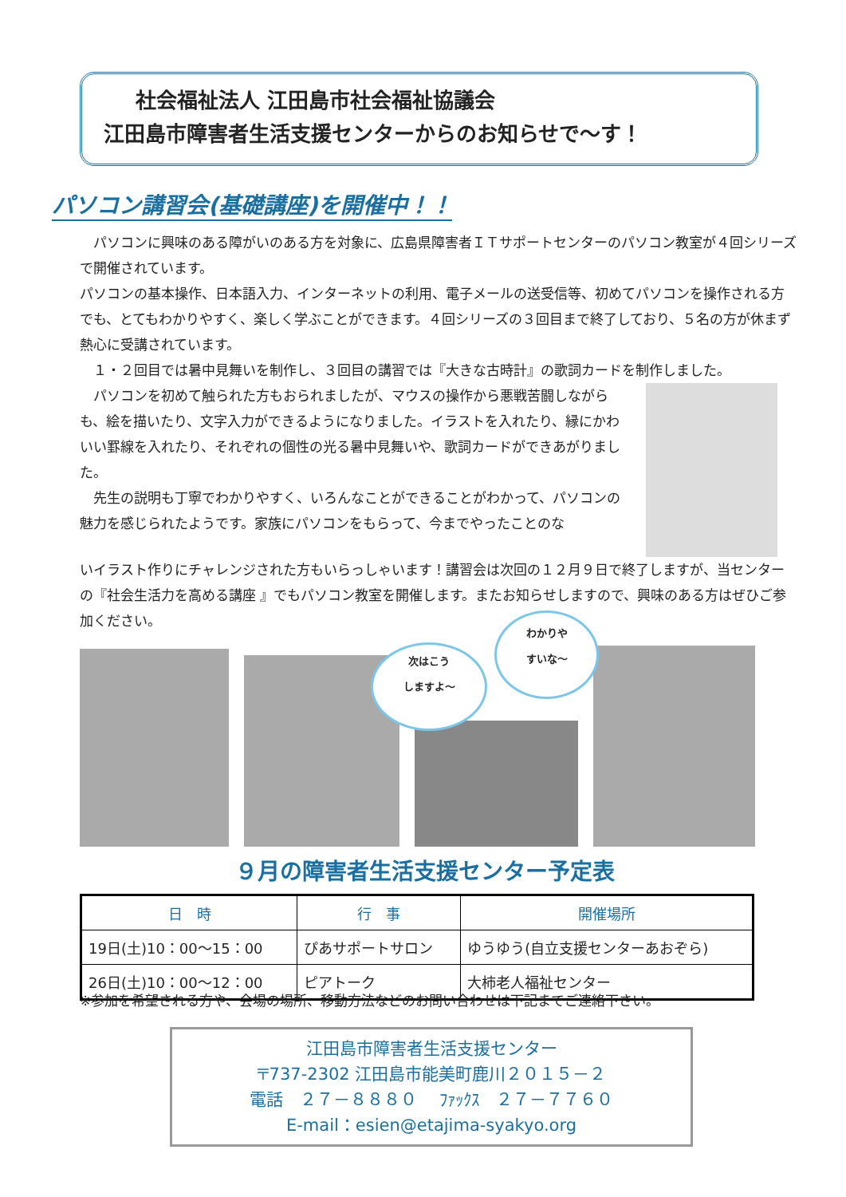社会福祉法人 江田島市社会福祉協議会
江田島市障害者生活支援センターからのお知らせで～す！
パソコン講習会(基礎講座)を開催中！！
　パソコンに興味のある障がいのある方を対象に、広島県障害者ＩＴサポートセンターのパソコン教室が４回シリーズで開催されています。
パソコンの基本操作、日本語入力、インターネットの利用、電子メールの送受信等、初めてパソコンを操作される方でも、とてもわかりやすく、楽しく学ぶことができます。４回シリーズの３回目まで終了しており、５名の方が休まず熱心に受講されています。
　１・２回目では暑中見舞いを制作し、３回目の講習では『大きな古時計』の歌詞カードを制作しました。
　パソコンを初めて触られた方もおられましたが、マウスの操作から悪戦苦闘しながらも、絵を描いたり、文字入力ができるようになりました。イラストを入れたり、縁にかわいい罫線を入れたり、それぞれの個性の光る暑中見舞いや、歌詞カードができあがりました。
　先生の説明も丁寧でわかりやすく、いろんなことができることがわかって、パソコンの魅力を感じられたようです。家族にパソコンをもらって、今までやったことのな
いイラスト作りにチャレンジされた方もいらっしゃいます！講習会は次回の１２月９日で終了しますが、当センターの『社会生活力を高める講座 』でもパソコン教室を開催します。またお知らせしますので、興味のある方はぜひご参加ください。
次はこう
しますよ～
わかりや
すいな～
９月の障害者生活支援センター予定表
| 日 時 | 行 事 | 開催場所 |
| --- | --- | --- |
| 19日(土)10：00～15：00 | ぴあサポートサロン | ゆうゆう(自立支援センターあおぞら) |
| 26日(土)10：00～12：00 | ピアトーク | 大柿老人福祉センター |
※参加を希望される方や、会場の場所、移動方法などのお問い合わせは下記までご連絡下さい。
江田島市障害者生活支援センター
〒737-2302 江田島市能美町鹿川２０１５－２
電話　２７－８８８０　 ﾌｧｯｸｽ　２７－７７６０
E-mail：esien@etajima-syakyo.org